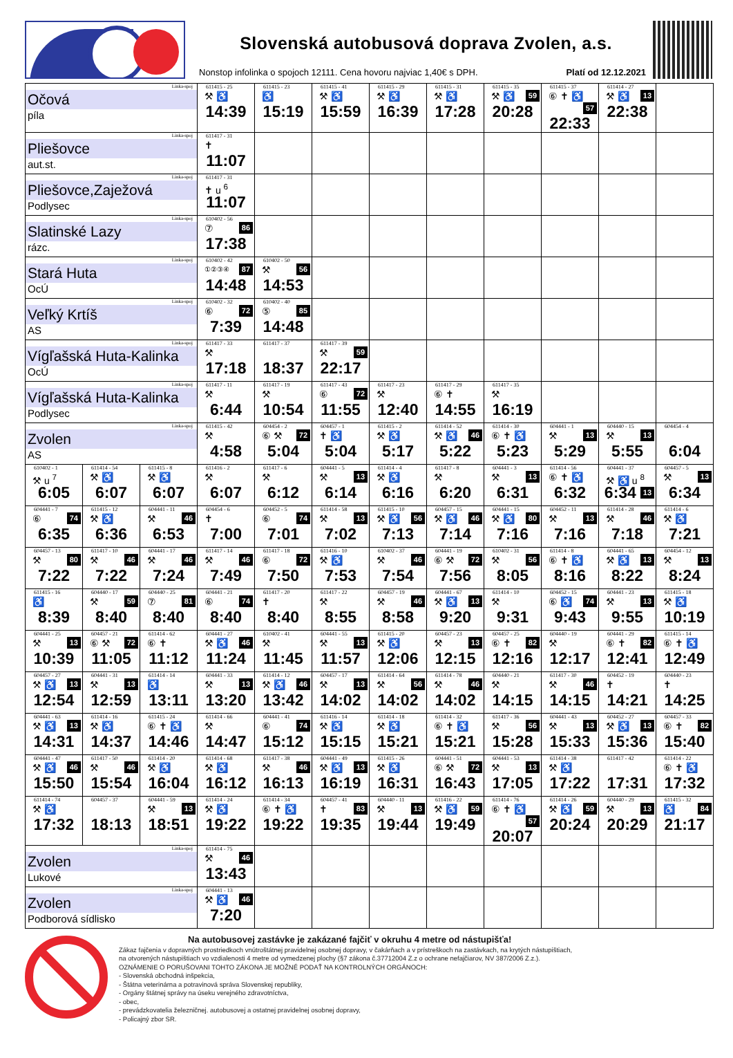Slovenská autobusová doprava Zvolen, a.s.
Nonstop infolinka o spojoch 12111. Cena hovoru najviac 1,40€ s DPH. Platí od 12.12.2021
| Linka-spoj Očová píla | | | 611415 - 25 ⚒ ♿ 14:39 | 611415 - 23 ♿ 15:19 | 611415 - 41 ⚒ ♿ 15:59 | 611415 - 29 ⚒ ♿ 16:39 | 611415 - 31 ⚒ ♿ 17:28 | 611415 - 35 ⚒ ♿ 59 20:28 | 611415 - 37 ⑥ ✝ ♿ 57 22:33 | 611414 - 27 ⚒ ♿ 13 22:38 | |
| Linka-spoj Pliešovce aut.st. | | | 611417 - 31 ✝ 11:07 | | | | | | | | |
| Linka-spoj Pliešovce,Zaježová Podlysec | | | 611417 - 31 ✝ u <sup>6</sup> 11:07 | | | | | | | | |
| Linka-spoj Slatinské Lazy rázc. | | | 610402 - 56 ⑦ 86 17:38 | | | | | | | | |
| Linka-spoj Stará Huta OcÚ | | | 610402 - 42 ①②③④ 87 14:48 | 610402 - 50 ⚒ 56 14:53 | | | | | | | |
| Linka-spoj Veľký Krtíš AS | | | 610402 - 32 ⑥ 72 7:39 | 610402 - 40 ⑤ 85 14:48 | | | | | | | |
| Linka-spoj Vígľašská Huta-Kalinka OcÚ | | | 611417 - 33 ⚒ 17:18 | 611417 - 37 18:37 | 611417 - 39 ⚒ 59 22:17 | | | | | | |
| Linka-spoj Vígľašská Huta-Kalinka Podlysec | | | 611417 - 11 ⚒ 6:44 | 611417 - 19 ⚒ 10:54 | 611417 - 43 ⑥ 72 11:55 | 611417 - 23 ⚒ 12:40 | 611417 - 29 ⑥ ✝ 14:55 | 611417 - 35 ⚒ 16:19 | | | |
| Linka-spoj Zvolen AS | | | 611415 - 42 ⚒ 4:58 | 604454 - 2 ⑥ ⚒ 72 5:04 | 604457 - 1 ✝ ♿ 5:04 | 611415 - 2 ⚒ ♿ 5:17 | 611414 - 52 ⚒ ♿ 46 5:22 | 611414 - 30 ⑥ ✝ ♿ 5:23 | 604441 - 1 ⚒ 13 5:29 | 604440 - 15 ⚒ 13 5:55 | 604454 - 4 6:04 |
| 610402 - 1 ⚒ u <sup>7</sup> 6:05 | 611414 - 54 ⚒ ♿ 6:07 | 611415 - 8 ⚒ ♿ 6:07 | 611416 - 2 ⚒ 6:07 | 611417 - 6 ⚒ 6:12 | 604441 - 5 ⚒ 13 6:14 | 611414 - 4 ⚒ ♿ 6:16 | 611417 - 8 ⚒ 6:20 | 604441 - 3 ⚒ 13 6:31 | 611414 - 56 ⑥ ✝ ♿ 6:32 | 604441 - 37 ⚒ ♿ u <sup>8</sup> 13 6:34 | 604457 - 5 ⚒ 13 6:34 |
| 604441 - 7 ⑥ 74 6:35 | 611415 - 12 ⚒ ♿ 6:36 | 604441 - 11 ⚒ 46 6:53 | 604454 - 6 ✝ 7:00 | 604452 - 5 ⑥ 74 7:01 | 611414 - 58 ⚒ 13 7:02 | 611415 - 10 ⚒ ♿ 56 7:13 | 604457 - 15 ⚒ ♿ 46 7:14 | 604441 - 15 ⚒ ♿ 80 7:16 | 604452 - 11 ⚒ 13 7:16 | 611414 - 28 ⚒ 46 7:18 | 611414 - 6 ⚒ ♿ 7:21 |
| 604457 - 13 ⚒ 80 7:22 | 611417 - 10 ⚒ 46 7:22 | 604441 - 17 ⚒ 46 7:24 | 611417 - 14 ⚒ 46 7:49 | 611417 - 18 ⑥ 72 7:50 | 611416 - 10 ⚒ ♿ 7:53 | 610402 - 37 ⚒ 46 7:54 | 604441 - 19 ⑥ ⚒ 72 7:56 | 610402 - 31 ⚒ 56 8:05 | 611414 - 8 ⑥ ✝ ♿ 8:16 | 604441 - 65 ⚒ ♿ 13 8:22 | 604454 - 12 ⚒ 13 8:24 |
| 611415 - 16 ♿ 8:39 | 604440 - 17 ⚒ 59 8:40 | 604440 - 25 ⑦ 81 8:40 | 604441 - 21 ⑥ 74 8:40 | 611417 - 20 ✝ 8:40 | 611417 - 22 ⚒ 8:55 | 604457 - 19 ⚒ 46 8:58 | 604441 - 67 ⚒ ♿ 13 9:20 | 611414 - 10 ⚒ 9:31 | 604452 - 15 ⑥ ♿ 74 9:43 | 604441 - 23 ⚒ 13 9:55 | 611415 - 18 ⚒ ♿ 10:19 |
| 604441 - 25 ⚒ 13 10:39 | 604457 - 21 ⑥ ⚒ 72 11:05 | 611414 - 62 ⑥ ✝ 11:12 | 604441 - 27 ⚒ ♿ 46 11:24 | 610402 - 41 ⚒ 11:45 | 604441 - 55 ⚒ 13 11:57 | 611415 - 20 ⚒ ♿ 12:06 | 604457 - 23 ⚒ 13 12:15 | 604457 - 25 ⑥ ✝ 82 12:16 | 604440 - 19 ⚒ 12:17 | 604441 - 29 ⑥ ✝ 82 12:41 | 611415 - 14 ⑥ ✝ ♿ 12:49 |
| 604457 - 27 ⚒ ♿ 13 12:54 | 604441 - 31 ⚒ 13 12:59 | 611414 - 14 ♿ 13:11 | 604441 - 33 ⚒ 13 13:20 | 611414 - 12 ⚒ ♿ 46 13:42 | 604457 - 17 ⚒ 13 14:02 | 611414 - 64 ⚒ 56 14:02 | 611414 - 78 ⚒ 46 14:02 | 604440 - 21 ⚒ 14:15 | 611417 - 30 ⚒ 46 14:15 | 604452 - 19 ✝ 14:21 | 604440 - 23 ✝ 14:25 |
| 604441 - 63 ⚒ ♿ 13 14:31 | 611414 - 16 ⚒ ♿ 14:37 | 611415 - 24 ⑥ ✝ ♿ 14:46 | 611414 - 66 ⚒ 14:47 | 604441 - 41 ⑥ 74 15:12 | 611416 - 14 ⚒ ♿ 15:15 | 611414 - 18 ⚒ ♿ 15:21 | 611414 - 32 ⑥ ✝ ♿ 15:21 | 611417 - 36 ⚒ 56 15:28 | 604441 - 43 ⚒ 13 15:33 | 604452 - 27 ⚒ ♿ 13 15:36 | 604457 - 33 ⑥ ✝ 82 15:40 |
| 604441 - 47 ⚒ ♿ 46 15:50 | 611417 - 50 ⚒ 46 15:54 | 611414 - 20 ⚒ ♿ 16:04 | 611414 - 68 ⚒ ♿ 16:12 | 611417 - 38 ⚒ 46 16:13 | 604441 - 49 ⚒ ♿ 13 16:19 | 611415 - 26 ⚒ ♿ 16:31 | 604441 - 51 ⑥ ⚒ 72 16:43 | 604441 - 53 ⚒ 13 17:05 | 611414 - 38 ⚒ ♿ 17:22 | 611417 - 42 17:31 | 611414 - 22 ⑥ ✝ ♿ 17:32 |
| 611414 - 74 ⚒ ♿ 17:32 | 604457 - 37 18:13 | 604441 - 59 ⚒ 13 18:51 | 611414 - 24 ⚒ ♿ 19:22 | 611414 - 34 ⑥ ✝ ♿ 19:22 | 604457 - 41 ✝ 83 19:35 | 604440 - 11 ⚒ 13 19:44 | 611416 - 22 ⚒ ♿ 59 19:49 | 611414 - 76 ⑥ ✝ ♿ 57 20:07 | 611414 - 26 ⚒ ♿ 59 20:24 | 604440 - 29 ⚒ 13 20:29 | 611415 - 32 ♿ 84 21:17 |
| Linka-spoj Zvolen Lukové | | | 611414 - 75 ⚒ 46 13:43 | | | | | | | | |
| Linka-spoj Zvolen Podborová sídlisko | | | 604441 - 13 ⚒ ♿ 46 7:20 | | | | | | | | |
Na autobusovej zastávke je zakázané fajčiť v okruhu 4 metre od nástupišťa!
Zákaz fajčenia v dopravných prostriedkoch vnútroštátnej pravidelnej osobnej dopravy, v čakárňach a v prístreškoch na zastávkach, na krytých nástupištiach,
na otvorených nástupištiach vo vzdialenosti 4 metre od vymedzenej plochy (§7 zákona č.37712004 Z.z o ochrane nefajčiarov, NV 387/2006 Z.z.).
OZNÁMENIE O PORUŠOVANI TOHTO ZÁKONA JE MOŽNÉ PODAŤ NA KONTROLNÝCH ORGÁNOCH:
- Slovenská obchodná inšpekcia,
- Štátna veterinárna a potravinová správa Slovenskej republiky,
- Orgány štátnej správy na úseku verejného zdravotníctva,
- obec,
- prevádzkovatelia železničnej. autobusovej a ostatnej pravidelnej osobnej dopravy,
- Policajný zbor SR.